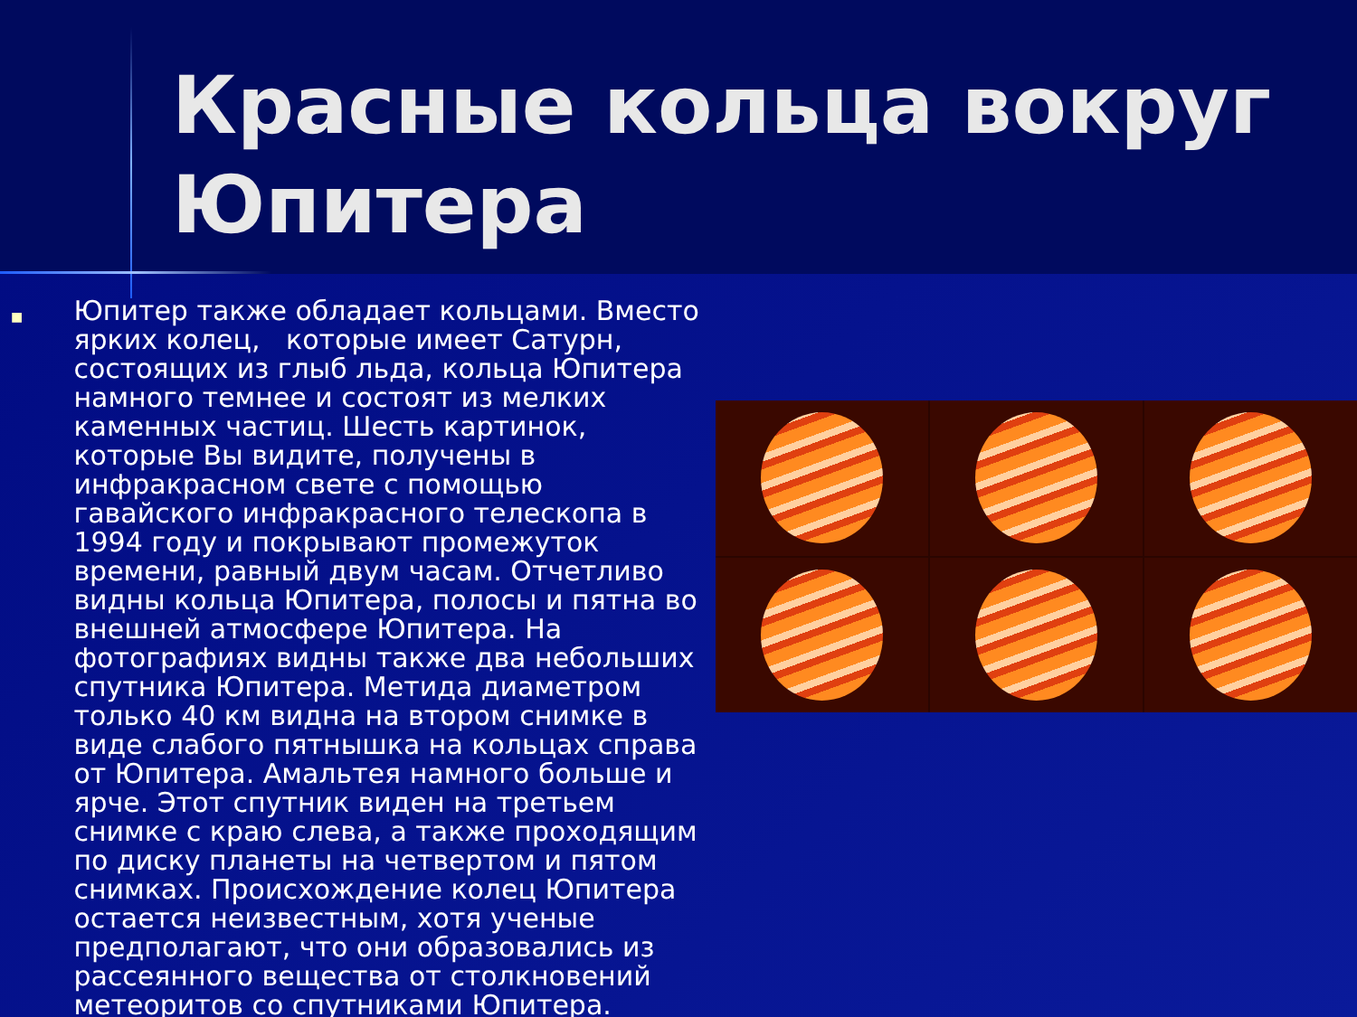Красные кольца вокруг Юпитера
■
Юпитер также обладает кольцами. Вместо ярких колец, которые имеет Сатурн, состоящих из глыб льда, кольца Юпитера намного темнее и состоят из мелких каменных частиц. Шесть картинок, которые Вы видите, получены в инфракрасном свете с помощью гавайского инфракрасного телескопа в 1994 году и покрывают промежуток времени, равный двум часам. Отчетливо видны кольца Юпитера, полосы и пятна во внешней атмосфере Юпитера. На фотографиях видны также два небольших спутника Юпитера. Метида диаметром только 40 км видна на втором снимке в виде слабого пятнышка на кольцах справа от Юпитера. Амальтея намного больше и ярче. Этот спутник виден на третьем снимке с краю слева, а также проходящим по диску планеты на четвертом и пятом снимках. Происхождение колец Юпитера остается неизвестным, хотя ученые предполагают, что они образовались из рассеянного вещества от столкновений метеоритов со спутниками Юпитера.